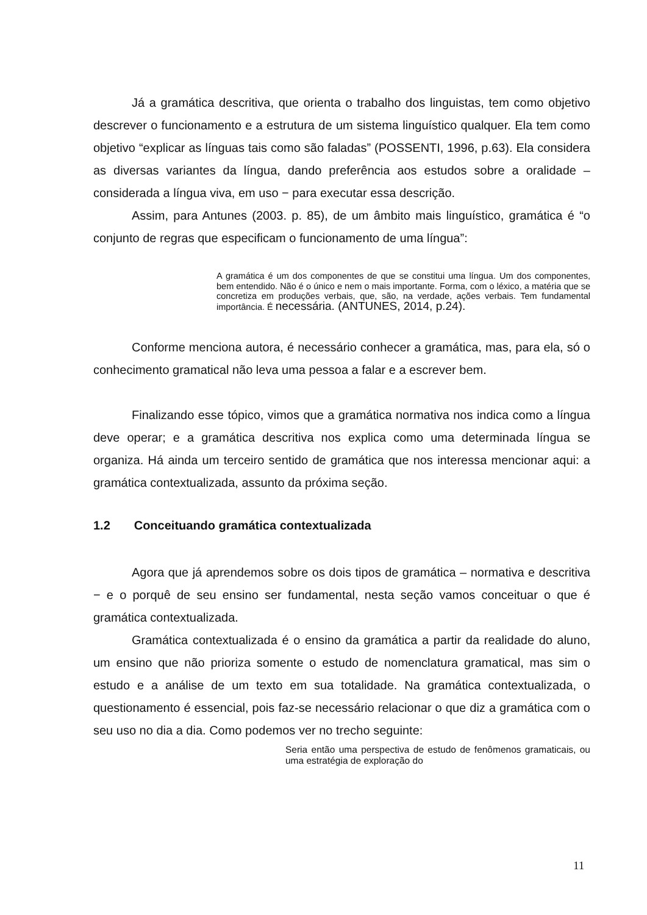Já a gramática descritiva, que orienta o trabalho dos linguistas, tem como objetivo descrever o funcionamento e a estrutura de um sistema linguístico qualquer. Ela tem como objetivo “explicar as línguas tais como são faladas” (POSSENTI, 1996, p.63). Ela considera as diversas variantes da língua, dando preferência aos estudos sobre a oralidade – considerada a língua viva, em uso − para executar essa descrição.
Assim, para Antunes (2003. p. 85), de um âmbito mais linguístico, gramática é “o conjunto de regras que especificam o funcionamento de uma língua”:
A gramática é um dos componentes de que se constitui uma língua. Um dos componentes, bem entendido. Não é o único e nem o mais importante. Forma, com o léxico, a matéria que se concretiza em produções verbais, que, são, na verdade, ações verbais. Tem fundamental importância. É necessária. (ANTUNES, 2014, p.24).
Conforme menciona autora, é necessário conhecer a gramática, mas, para ela, só o conhecimento gramatical não leva uma pessoa a falar e a escrever bem.
Finalizando esse tópico, vimos que a gramática normativa nos indica como a língua deve operar; e a gramática descritiva nos explica como uma determinada língua se organiza. Há ainda um terceiro sentido de gramática que nos interessa mencionar aqui: a gramática contextualizada, assunto da próxima seção.
1.2 Conceituando gramática contextualizada
Agora que já aprendemos sobre os dois tipos de gramática – normativa e descritiva − e o porquê de seu ensino ser fundamental, nesta seção vamos conceituar o que é gramática contextualizada.
Gramática contextualizada é o ensino da gramática a partir da realidade do aluno, um ensino que não prioriza somente o estudo de nomenclatura gramatical, mas sim o estudo e a análise de um texto em sua totalidade. Na gramática contextualizada, o questionamento é essencial, pois faz-se necessário relacionar o que diz a gramática com o seu uso no dia a dia. Como podemos ver no trecho seguinte:
Seria então uma perspectiva de estudo de fenômenos gramaticais, ou uma estratégia de exploração do
11